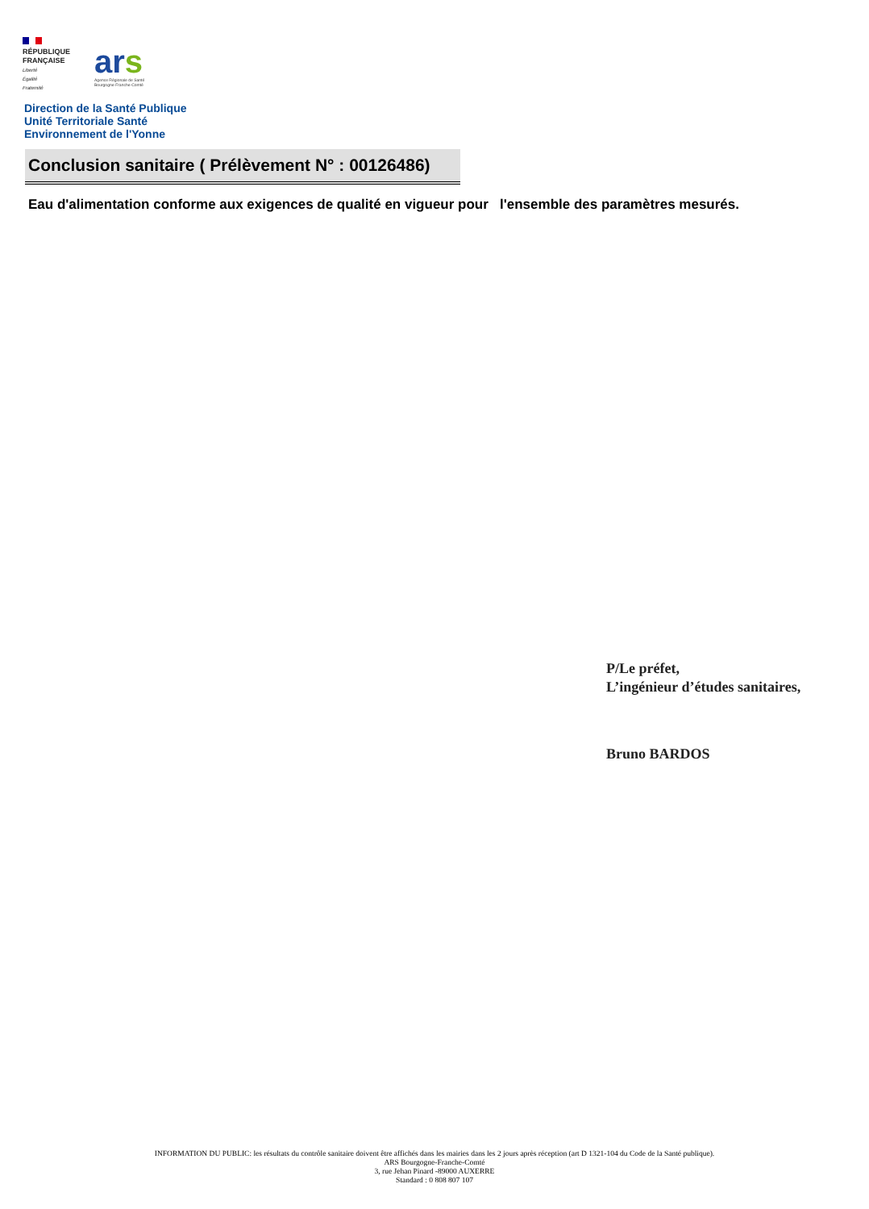RÉPUBLIQUE
FRANÇAISE
Liberté
Égalité
Fraternité
ars
Agence Régionale de Santé
Bourgogne-Franche-Comté
Direction de la Santé Publique
Unité Territoriale Santé
Environnement de l'Yonne
Conclusion sanitaire ( Prélèvement N° : 00126486)
Eau d'alimentation conforme aux exigences de qualité en vigueur pour l'ensemble des paramètres mesurés.
P/Le préfet,
L’ingénieur d’études sanitaires,
Bruno BARDOS
INFORMATION DU PUBLIC: les résultats du contrôle sanitaire doivent être affichés dans les mairies dans les 2 jours après réception (art D 1321-104 du Code de la Santé publique).
ARS Bourgogne-Franche-Comté
3, rue Jehan Pinard -89000 AUXERRE
Standard : 0 808 807 107